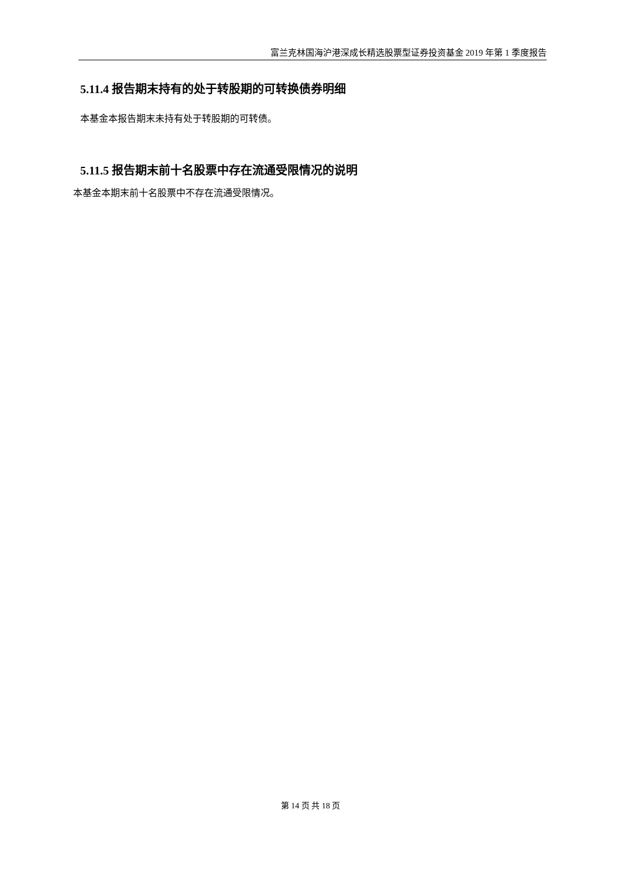富兰克林国海沪港深成长精选股票型证券投资基金 2019 年第 1 季度报告
5.11.4 报告期末持有的处于转股期的可转换债券明细
本基金本报告期末未持有处于转股期的可转债。
5.11.5 报告期末前十名股票中存在流通受限情况的说明
本基金本期末前十名股票中不存在流通受限情况。
第 14 页 共 18 页